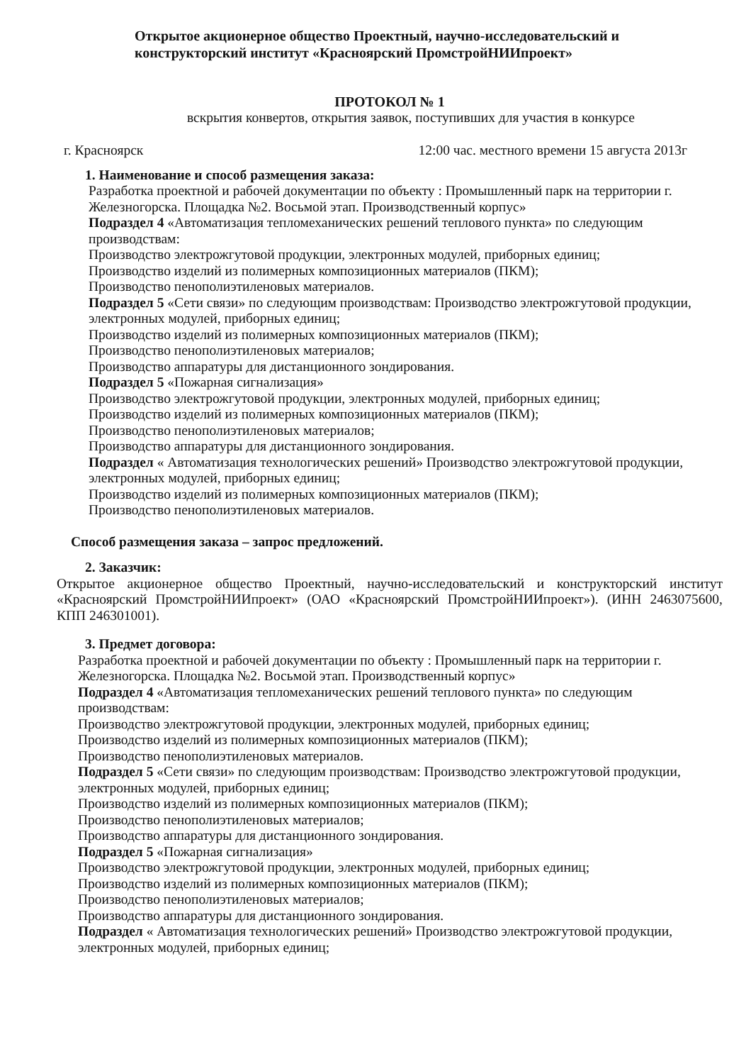Открытое акционерное общество Проектный, научно-исследовательский и конструкторский институт «Красноярский ПромстройНИИпроект»
ПРОТОКОЛ № 1
вскрытия конвертов, открытия заявок, поступивших для участия в конкурсе
г. Красноярск 12:00 час. местного времени 15 августа 2013г
1. Наименование и способ размещения заказа:
Разработка проектной и рабочей документации по объекту : Промышленный парк на территории г. Железногорска. Площадка №2. Восьмой этап. Производственный корпус»
Подраздел 4 «Автоматизация тепломеханических решений теплового пункта» по следующим производствам:
Производство электрожгутовой продукции, электронных модулей, приборных единиц;
Производство изделий из полимерных композиционных материалов (ПКМ);
Производство пенополиэтиленовых материалов.
Подраздел 5 «Сети связи» по следующим производствам: Производство электрожгутовой продукции, электронных модулей, приборных единиц;
Производство изделий из полимерных композиционных материалов (ПКМ);
Производство пенополиэтиленовых материалов;
Производство аппаратуры для дистанционного зондирования.
Подраздел 5 «Пожарная сигнализация»
Производство электрожгутовой продукции, электронных модулей, приборных единиц;
Производство изделий из полимерных композиционных материалов (ПКМ);
Производство пенополиэтиленовых материалов;
Производство аппаратуры для дистанционного зондирования.
Подраздел « Автоматизация технологических решений» Производство электрожгутовой продукции, электронных модулей, приборных единиц;
Производство изделий из полимерных композиционных материалов (ПКМ);
Производство пенополиэтиленовых материалов.
Способ размещения заказа – запрос предложений.
2. Заказчик:
Открытое акционерное общество Проектный, научно-исследовательский и конструкторский институт «Красноярский ПромстройНИИпроект» (ОАО «Красноярский ПромстройНИИпроект»). (ИНН 2463075600, КПП 246301001).
3. Предмет договора:
Разработка проектной и рабочей документации по объекту : Промышленный парк на территории г. Железногорска. Площадка №2. Восьмой этап. Производственный корпус»
Подраздел 4 «Автоматизация тепломеханических решений теплового пункта» по следующим производствам:
Производство электрожгутовой продукции, электронных модулей, приборных единиц;
Производство изделий из полимерных композиционных материалов (ПКМ);
Производство пенополиэтиленовых материалов.
Подраздел 5 «Сети связи» по следующим производствам: Производство электрожгутовой продукции, электронных модулей, приборных единиц;
Производство изделий из полимерных композиционных материалов (ПКМ);
Производство пенополиэтиленовых материалов;
Производство аппаратуры для дистанционного зондирования.
Подраздел 5 «Пожарная сигнализация»
Производство электрожгутовой продукции, электронных модулей, приборных единиц;
Производство изделий из полимерных композиционных материалов (ПКМ);
Производство пенополиэтиленовых материалов;
Производство аппаратуры для дистанционного зондирования.
Подраздел « Автоматизация технологических решений» Производство электрожгутовой продукции, электронных модулей, приборных единиц;